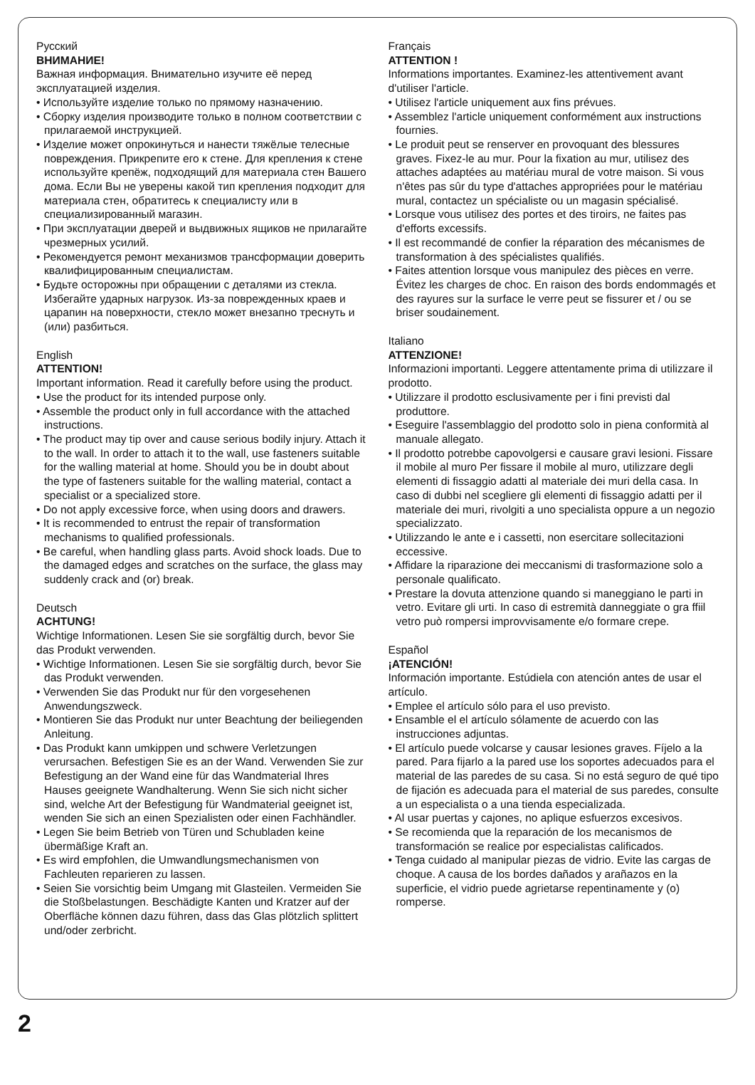Русский
ВНИМАНИЕ!
Важная информация. Внимательно изучите её перед эксплуатацией изделия.
• Используйте изделие только по прямому назначению.
• Сборку изделия производите только в полном соответствии с прилагаемой инструкцией.
• Изделие может опрокинуться и нанести тяжёлые телесные повреждения. Прикрепите его к стене. Для крепления к стене используйте крепёж, подходящий для материала стен Вашего дома. Если Вы не уверены какой тип крепления подходит для материала стен, обратитесь к специалисту или в специализированный магазин.
• При эксплуатации дверей и выдвижных ящиков не прилагайте чрезмерных усилий.
• Рекомендуется ремонт механизмов трансформации доверить квалифицированным специалистам.
• Будьте осторожны при обращении с деталями из стекла. Избегайте ударных нагрузок. Из-за поврежденных краев и царапин на поверхности, стекло может внезапно треснуть и (или) разбиться.
English
ATTENTION!
Important information. Read it carefully before using the product.
• Use the product for its intended purpose only.
• Assemble the product only in full accordance with the attached instructions.
• The product may tip over and cause serious bodily injury. Attach it to the wall. In order to attach it to the wall, use fasteners suitable for the walling material at home. Should you be in doubt about the type of fasteners suitable for the walling material, contact a specialist or a specialized store.
• Do not apply excessive force, when using doors and drawers.
• It is recommended to entrust the repair of transformation mechanisms to qualified professionals.
• Be careful, when handling glass parts. Avoid shock loads. Due to the damaged edges and scratches on the surface, the glass may suddenly crack and (or) break.
Deutsch
ACHTUNG!
Wichtige Informationen. Lesen Sie sie sorgfältig durch, bevor Sie das Produkt verwenden.
• Wichtige Informationen. Lesen Sie sie sorgfältig durch, bevor Sie das Produkt verwenden.
• Verwenden Sie das Produkt nur für den vorgesehenen Anwendungszweck.
• Montieren Sie das Produkt nur unter Beachtung der beiliegenden Anleitung.
• Das Produkt kann umkippen und schwere Verletzungen verursachen. Befestigen Sie es an der Wand. Verwenden Sie zur Befestigung an der Wand eine für das Wandmaterial Ihres Hauses geeignete Wandhalterung. Wenn Sie sich nicht sicher sind, welche Art der Befestigung für Wandmaterial geeignet ist, wenden Sie sich an einen Spezialisten oder einen Fachhändler.
• Legen Sie beim Betrieb von Türen und Schubladen keine übermäßige Kraft an.
• Es wird empfohlen, die Umwandlungsmechanismen von Fachleuten reparieren zu lassen.
• Seien Sie vorsichtig beim Umgang mit Glasteilen. Vermeiden Sie die Stoßbelastungen. Beschädigte Kanten und Kratzer auf der Oberfläche können dazu führen, dass das Glas plötzlich splittert und/oder zerbricht.
Français
ATTENTION !
Informations importantes. Examinez-les attentivement avant d'utiliser l'article.
• Utilisez l'article uniquement aux fins prévues.
• Assemblez l'article uniquement conformément aux instructions fournies.
• Le produit peut se renserver en provoquant des blessures graves. Fixez-le au mur. Pour la fixation au mur, utilisez des attaches adaptées au matériau mural de votre maison. Si vous n'êtes pas sûr du type d'attaches appropriées pour le matériau mural, contactez un spécialiste ou un magasin spécialisé.
• Lorsque vous utilisez des portes et des tiroirs, ne faites pas d'efforts excessifs.
• Il est recommandé de confier la réparation des mécanismes de transformation à des spécialistes qualifiés.
• Faites attention lorsque vous manipulez des pièces en verre. Évitez les charges de choc. En raison des bords endommagés et des rayures sur la surface le verre peut se fissurer et / ou se briser soudainement.
Italiano
ATTENZIONE!
Informazioni importanti. Leggere attentamente prima di utilizzare il prodotto.
• Utilizzare il prodotto esclusivamente per i fini previsti dal produttore.
• Eseguire l'assemblaggio del prodotto solo in piena conformità al manuale allegato.
• Il prodotto potrebbe capovolgersi e causare gravi lesioni. Fissare il mobile al muro Per fissare il mobile al muro, utilizzare degli elementi di fissaggio adatti al materiale dei muri della casa. In caso di dubbi nel scegliere gli elementi di fissaggio adatti per il materiale dei muri, rivolgiti a uno specialista oppure a un negozio specializzato.
• Utilizzando le ante e i cassetti, non esercitare sollecitazioni eccessive.
• Affidare la riparazione dei meccanismi di trasformazione solo a personale qualificato.
• Prestare la dovuta attenzione quando si maneggiano le parti in vetro. Evitare gli urti. In caso di estremità danneggiate o gra ffiil vetro può rompersi improvvisamente e/o formare crepe.
Español
¡ATENCIÓN!
Información importante. Estúdiela con atención antes de usar el artículo.
• Emplee el artículo sólo para el uso previsto.
• Ensamble el el artículo sólamente de acuerdo con las instrucciones adjuntas.
• El artículo puede volcarse y causar lesiones graves. Fíjelo a la pared. Para fijarlo a la pared use los soportes adecuados para el material de las paredes de su casa. Si no está seguro de qué tipo de fijación es adecuada para el material de sus paredes, consulte a un especialista o a una tienda especializada.
• Al usar puertas y cajones, no aplique esfuerzos excesivos.
• Se recomienda que la reparación de los mecanismos de transformación se realice por especialistas calificados.
• Tenga cuidado al manipular piezas de vidrio. Evite las cargas de choque. A causa de los bordes dañados y arañazos en la superficie, el vidrio puede agrietarse repentinamente y (o) romperse.
2